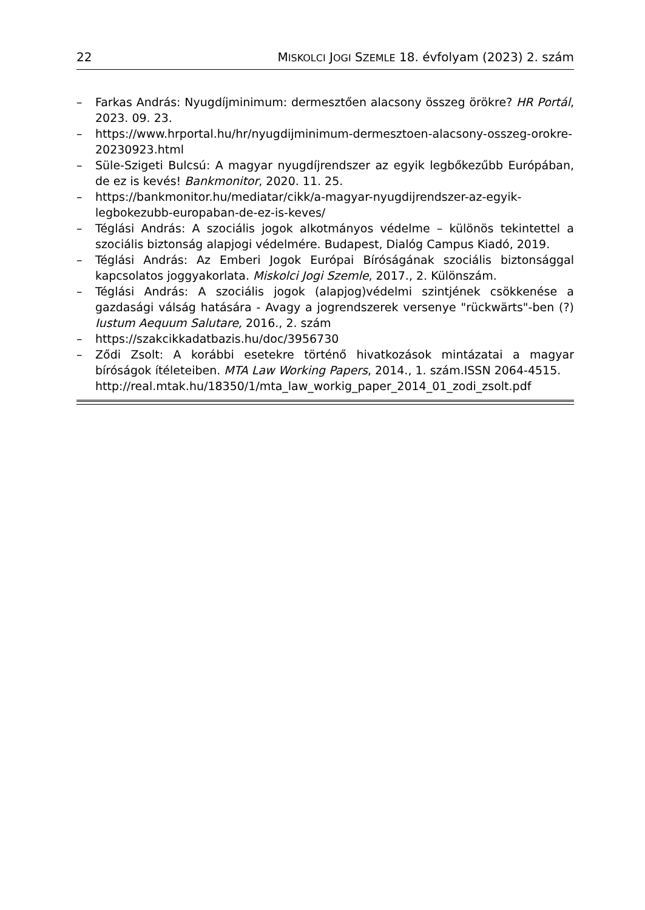22 MISKOLCI JOGI SZEMLE 18. évfolyam (2023) 2. szám
– Farkas András: Nyugdíjminimum: dermesztően alacsony összeg örökre? HR Portál, 2023. 09. 23.
– https://www.hrportal.hu/hr/nyugdijminimum-dermesztoen-alacsony-osszeg-orokre-20230923.html
– Süle-Szigeti Bulcsú: A magyar nyugdíjrendszer az egyik legbőkezűbb Európában, de ez is kevés! Bankmonitor, 2020. 11. 25.
– https://bankmonitor.hu/mediatar/cikk/a-magyar-nyugdijrendszer-az-egyik-legbokezubb-europaban-de-ez-is-keves/
– Téglási András: A szociális jogok alkotmányos védelme – különös tekintettel a szociális biztonság alapjogi védelmére. Budapest, Dialóg Campus Kiadó, 2019.
– Téglási András: Az Emberi Jogok Európai Bíróságának szociális biztonsággal kapcsolatos joggyakorlata. Miskolci Jogi Szemle, 2017., 2. Különszám.
– Téglási András: A szociális jogok (alapjog)védelmi szintjének csökkenése a gazdasági válság hatására - Avagy a jogrendszerek versenye "rückwärts"-ben (?) Iustum Aequum Salutare, 2016., 2. szám
– https://szakcikkadatbazis.hu/doc/3956730
– Ződi Zsolt: A korábbi esetekre történő hivatkozások mintázatai a magyar bíróságok ítéleteiben. MTA Law Working Papers, 2014., 1. szám.ISSN 2064-4515.
http://real.mtak.hu/18350/1/mta_law_workig_paper_2014_01_zodi_zsolt.pdf